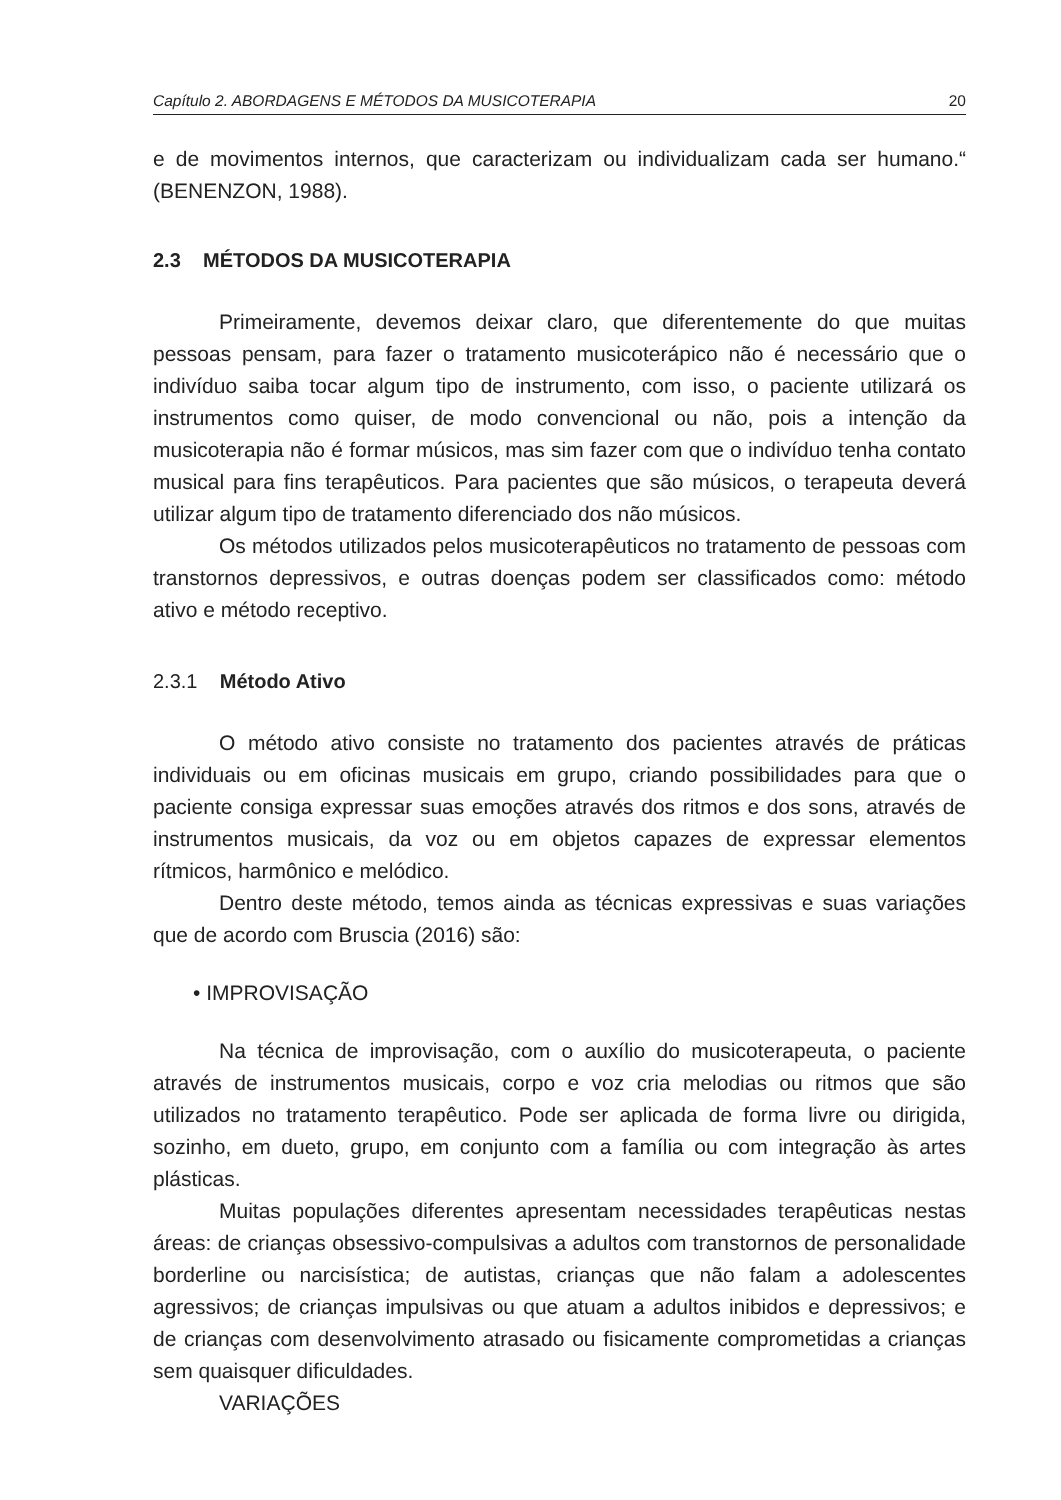Capítulo 2. ABORDAGENS E MÉTODOS DA MUSICOTERAPIA 20
e de movimentos internos, que caracterizam ou individualizam cada ser humano.“ (BENENZON, 1988).
2.3 MÉTODOS DA MUSICOTERAPIA
Primeiramente, devemos deixar claro, que diferentemente do que muitas pessoas pensam, para fazer o tratamento musicoterápico não é necessário que o indivíduo saiba tocar algum tipo de instrumento, com isso, o paciente utilizará os instrumentos como quiser, de modo convencional ou não, pois a intenção da musicoterapia não é formar músicos, mas sim fazer com que o indivíduo tenha contato musical para fins terapêuticos. Para pacientes que são músicos, o terapeuta deverá utilizar algum tipo de tratamento diferenciado dos não músicos.
Os métodos utilizados pelos musicoterapêuticos no tratamento de pessoas com transtornos depressivos, e outras doenças podem ser classificados como: método ativo e método receptivo.
2.3.1 Método Ativo
O método ativo consiste no tratamento dos pacientes através de práticas individuais ou em oficinas musicais em grupo, criando possibilidades para que o paciente consiga expressar suas emoções através dos ritmos e dos sons, através de instrumentos musicais, da voz ou em objetos capazes de expressar elementos rítmicos, harmônico e melódico.
Dentro deste método, temos ainda as técnicas expressivas e suas variações que de acordo com Bruscia (2016) são:
• IMPROVISAÇÃO
Na técnica de improvisação, com o auxílio do musicoterapeuta, o paciente através de instrumentos musicais, corpo e voz cria melodias ou ritmos que são utilizados no tratamento terapêutico. Pode ser aplicada de forma livre ou dirigida, sozinho, em dueto, grupo, em conjunto com a família ou com integração às artes plásticas.
Muitas populações diferentes apresentam necessidades terapêuticas nestas áreas: de crianças obsessivo-compulsivas a adultos com transtornos de personalidade borderline ou narcisística; de autistas, crianças que não falam a adolescentes agressivos; de crianças impulsivas ou que atuam a adultos inibidos e depressivos; e de crianças com desenvolvimento atrasado ou fisicamente comprometidas a crianças sem quaisquer dificuldades.
VARIAÇÕES